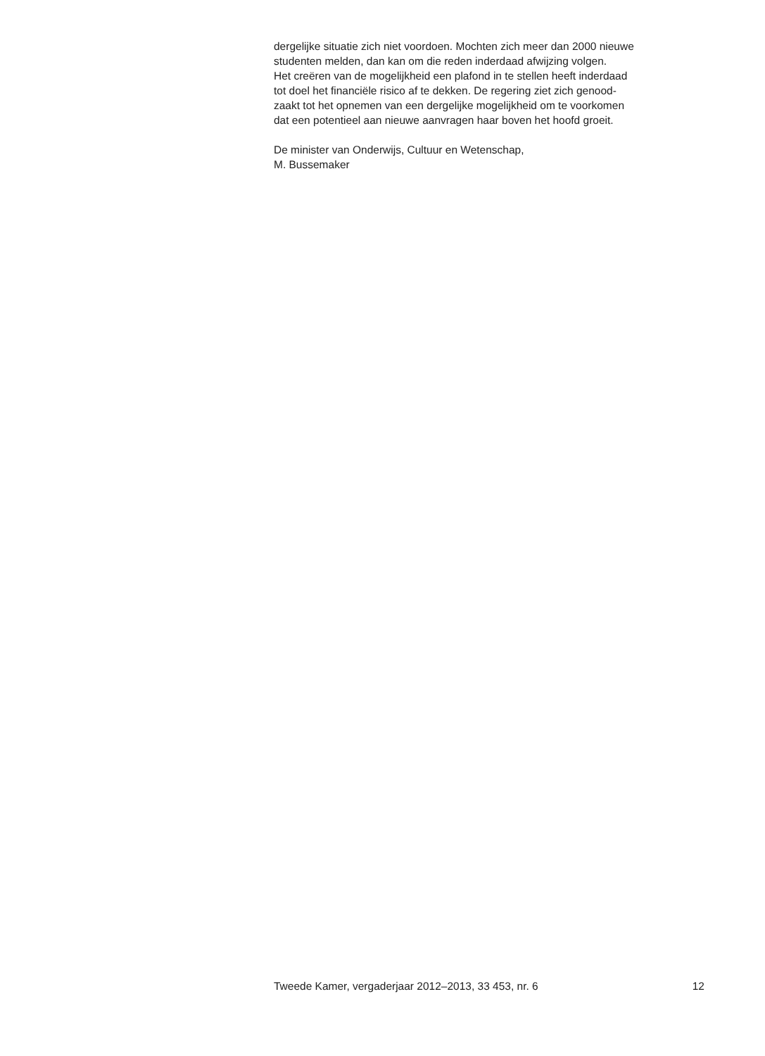dergelijke situatie zich niet voordoen. Mochten zich meer dan 2000 nieuwe
studenten melden, dan kan om die reden inderdaad afwijzing volgen.
Het creëren van de mogelijkheid een plafond in te stellen heeft inderdaad
tot doel het financiële risico af te dekken. De regering ziet zich genood-
zaakt tot het opnemen van een dergelijke mogelijkheid om te voorkomen
dat een potentieel aan nieuwe aanvragen haar boven het hoofd groeit.
De minister van Onderwijs, Cultuur en Wetenschap,
M. Bussemaker
Tweede Kamer, vergaderjaar 2012–2013, 33 453, nr. 6 12